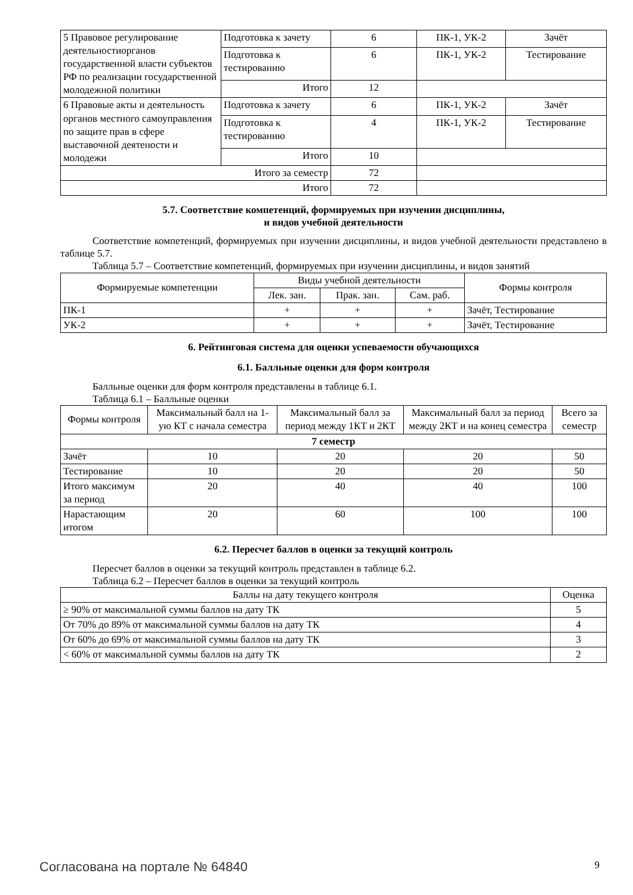| 5 Правовое регулирование деятельностиорганов государственной власти субъектов РФ по реализации государственной молодежной политики | Подготовка к зачету | 6 | ПК-1, УК-2 | Зачёт |
| | Подготовка к тестированию | 6 | ПК-1, УК-2 | Тестирование |
| | Итого | 12 | | |
| 6 Правовые акты и деятельность органов местного самоуправления по защите прав в сфере выставочной деятености и молодежи | Подготовка к зачету | 6 | ПК-1, УК-2 | Зачёт |
| | Подготовка к тестированию | 4 | ПК-1, УК-2 | Тестирование |
| | Итого | 10 | | |
| Итого за семестр | | 72 | | |
| Итого | | 72 | | |
5.7. Соответствие компетенций, формируемых при изучении дисциплины,
и видов учебной деятельности
Соответствие компетенций, формируемых при изучении дисциплины, и видов учебной деятельности представлено в таблице 5.7.
Таблица 5.7 – Соответствие компетенций, формируемых при изучении дисциплины, и видов занятий
| Формируемые компетенции | Виды учебной деятельности | | | Формы контроля |
| --- | --- | --- | --- | --- |
| | Лек. зан. | Прак. зан. | Сам. раб. | |
| ПК-1 | + | + | + | Зачёт, Тестирование |
| УК-2 | + | + | + | Зачёт, Тестирование |
6. Рейтинговая система для оценки успеваемости обучающихся
6.1. Балльные оценки для форм контроля
Балльные оценки для форм контроля представлены в таблице 6.1.
Таблица 6.1 – Балльные оценки
| Формы контроля | Максимальный балл на 1-ую КТ с начала семестра | Максимальный балл за период между 1КТ и 2КТ | Максимальный балл за период между 2КТ и на конец семестра | Всего за семестр |
| --- | --- | --- | --- | --- |
| 7 семестр | | | | |
| Зачёт | 10 | 20 | 20 | 50 |
| Тестирование | 10 | 20 | 20 | 50 |
| Итого максимум за период | 20 | 40 | 40 | 100 |
| Нарастающим итогом | 20 | 60 | 100 | 100 |
6.2. Пересчет баллов в оценки за текущий контроль
Пересчет баллов в оценки за текущий контроль представлен в таблице 6.2.
Таблица 6.2 – Пересчет баллов в оценки за текущий контроль
| Баллы на дату текущего контроля | Оценка |
| --- | --- |
| ≥ 90% от максимальной суммы баллов на дату ТК | 5 |
| От 70% до 89% от максимальной суммы баллов на дату ТК | 4 |
| От 60% до 69% от максимальной суммы баллов на дату ТК | 3 |
| < 60% от максимальной суммы баллов на дату ТК | 2 |
Согласована на портале № 64840 9